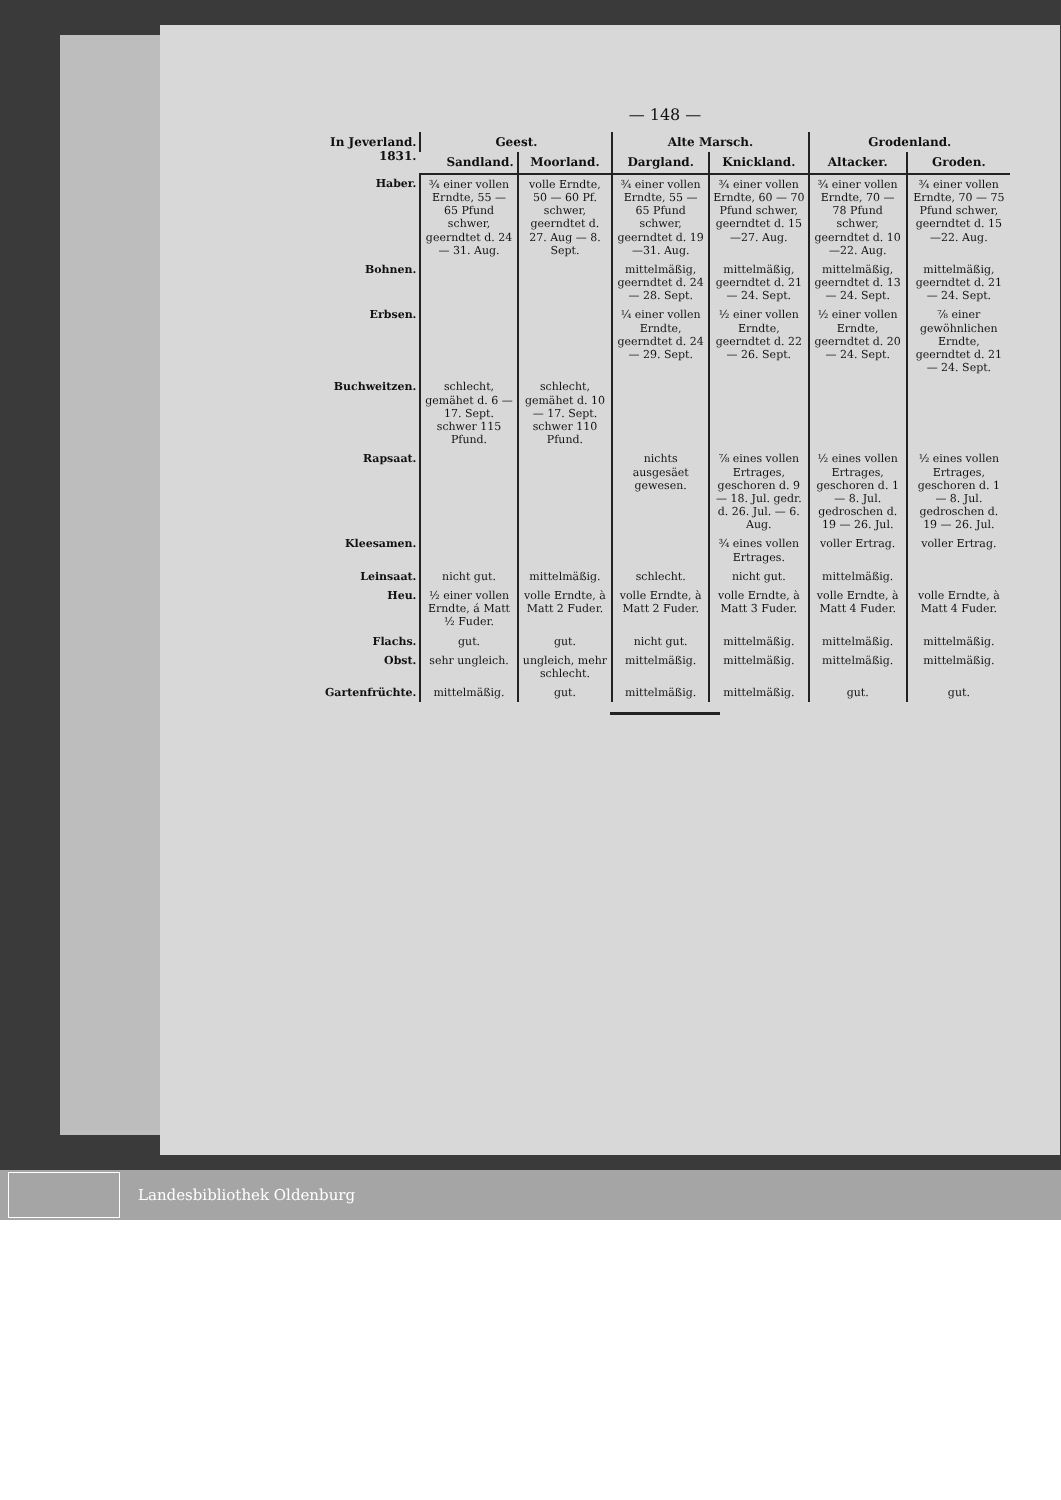— 148 —
| In Jeverland. 1831. | Geest. | | Alte Marsch. | | Grodenland. | |
| --- | --- | --- | --- | --- | --- | --- |
| | Sandland. | Moorland. | Dargland. | Knickland. | Altacker. | Groden. |
| Haber. | ¾ einer vollen Erndte, 55 — 65 Pfund schwer, geerndtet d. 24 — 31. Aug. | volle Erndte, 50 — 60 Pf. schwer, geerndtet d. 27. Aug — 8. Sept. | ¾ einer vollen Erndte, 55 — 65 Pfund schwer, geerndtet d. 19—31. Aug. | ¾ einer vollen Erndte, 60 — 70 Pfund schwer, geerndtet d. 15—27. Aug. | ¾ einer vollen Erndte, 70 — 78 Pfund schwer, geerndtet d. 10—22. Aug. | ¾ einer vollen Erndte, 70 — 75 Pfund schwer, geerndtet d. 15—22. Aug. |
| Bohnen. | | | mittelmäßig, geerndtet d. 24 — 28. Sept. | mittelmäßig, geerndtet d. 21 — 24. Sept. | mittelmäßig, geerndtet d. 13 — 24. Sept. | mittelmäßig, geerndtet d. 21 — 24. Sept. |
| Erbsen. | | | ¼ einer vollen Erndte, geerndtet d. 24 — 29. Sept. | ½ einer vollen Erndte, geerndtet d. 22 — 26. Sept. | ½ einer vollen Erndte, geerndtet d. 20 — 24. Sept. | ⅞ einer gewöhnlichen Erndte, geerndtet d. 21 — 24. Sept. |
| Buchweitzen. | schlecht, gemähet d. 6 — 17. Sept. schwer 115 Pfund. | schlecht, gemähet d. 10 — 17. Sept. schwer 110 Pfund. | | | | |
| Rapsaat. | | | nichts ausgesäet gewesen. | ⅞ eines vollen Ertrages, geschoren d. 9 — 18. Jul. gedr. d. 26. Jul. — 6. Aug. | ½ eines vollen Ertrages, geschoren d. 1 — 8. Jul. gedroschen d. 19 — 26. Jul. | ½ eines vollen Ertrages, geschoren d. 1 — 8. Jul. gedroschen d. 19 — 26. Jul. |
| Kleesamen. | | | | ¾ eines vollen Ertrages. | voller Ertrag. | voller Ertrag. |
| Leinsaat. | nicht gut. | mittelmäßig. | schlecht. | nicht gut. | mittelmäßig. | |
| Heu. | ½ einer vollen Erndte, á Matt ½ Fuder. | volle Erndte, à Matt 2 Fuder. | volle Erndte, à Matt 2 Fuder. | volle Erndte, à Matt 3 Fuder. | volle Erndte, à Matt 4 Fuder. | volle Erndte, à Matt 4 Fuder. |
| Flachs. | gut. | gut. | nicht gut. | mittelmäßig. | mittelmäßig. | mittelmäßig. |
| Obst. | sehr ungleich. | ungleich, mehr schlecht. | mittelmäßig. | mittelmäßig. | mittelmäßig. | mittelmäßig. |
| Gartenfrüchte. | mittelmäßig. | gut. | mittelmäßig. | mittelmäßig. | gut. | gut. |
Landesbibliothek Oldenburg